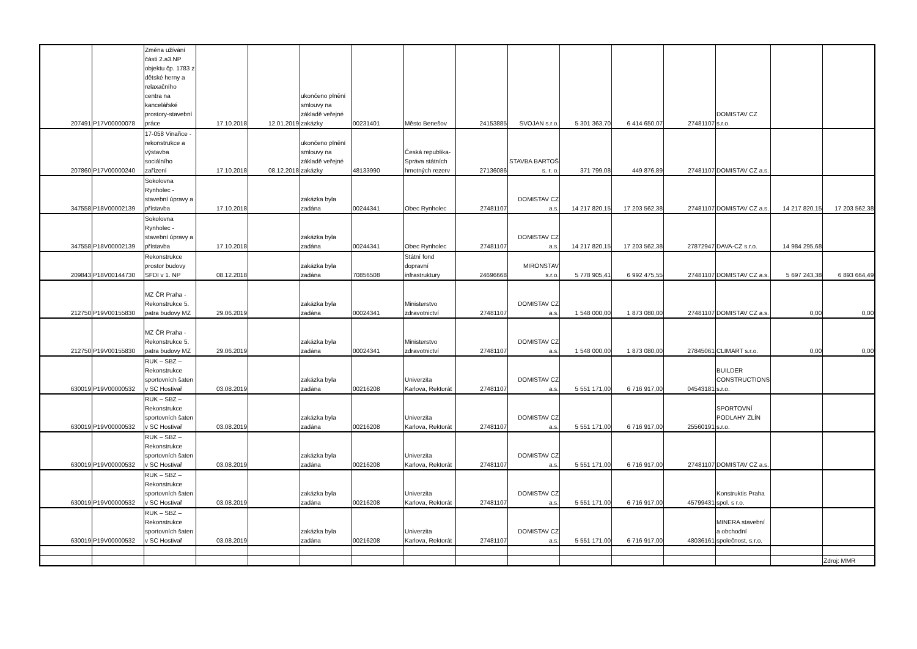| 207491 | P17V00000078 | Změna užívání části 2.a3.NP objektu čp. 1783 z dětské herny a relaxačního centra na kancelářské prostory-stavební práce | 17.10.2018 | 12.01.2019 | ukončeno plnění smlouvy na základě veřejné zakázky | 00231401 | Město Benešov | 24153885 | SVOJAN s.r.o. | 5 301 363,70 | 6 414 650,07 | 27481107 | DOMISTAV CZ s.r.o. | | |
| 207860 | P17V00000240 | 17-058 Vinařice - rekonstrukce a výstavba sociálního zařízení | 17.10.2018 | 08.12.2018 | ukončeno plnění smlouvy na základě veřejné zakázky | 48133990 | Česká republika-Správa státních hmotných rezerv | 27136086 | STAVBA BARTOŠ s. r. o. | 371 799,08 | 449 876,89 | 27481107 | DOMISTAV CZ a.s. | | |
| 347558 | P18V00002139 | Sokolovna Rynholec - stavební úpravy a přístavba | 17.10.2018 | | zakázka byla zadána | 00244341 | Obec Rynholec | 27481107 | DOMISTAV CZ a.s. | 14 217 820,15 | 17 203 562,38 | 27481107 | DOMISTAV CZ a.s. | 14 217 820,15 | 17 203 562,38 |
| 347558 | P18V00002139 | Sokolovna Rynholec - stavební úpravy a přístavba | 17.10.2018 | | zakázka byla zadána | 00244341 | Obec Rynholec | 27481107 | DOMISTAV CZ a.s. | 14 217 820,15 | 17 203 562,38 | 27872947 | DAVA-CZ s.r.o. | 14 984 295,68 | |
| 209843 | P18V00144730 | Rekonstrukce prostor budovy SFDI v 1. NP | 08.12.2018 | | zakázka byla zadána | 70856508 | Státní fond dopravní infrastruktury | 24696668 | MIRONSTAV s.r.o. | 5 778 905,41 | 6 992 475,55 | 27481107 | DOMISTAV CZ a.s. | 5 697 243,38 | 6 893 664,49 |
| 212750 | P19V00155830 | MZ ČR Praha - Rekonstrukce 5. patra budovy MZ | 29.06.2019 | | zakázka byla zadána | 00024341 | Ministerstvo zdravotnictví | 27481107 | DOMISTAV CZ a.s. | 1 548 000,00 | 1 873 080,00 | 27481107 | DOMISTAV CZ a.s. | 0,00 | 0,00 |
| 212750 | P19V00155830 | MZ ČR Praha - Rekonstrukce 5. patra budovy MZ | 29.06.2019 | | zakázka byla zadána | 00024341 | Ministerstvo zdravotnictví | 27481107 | DOMISTAV CZ a.s. | 1 548 000,00 | 1 873 080,00 | 27845061 | CLIMART s.r.o. | 0,00 | 0,00 |
| 630019 | P19V00000532 | RUK – SBZ – Rekonstrukce sportovních šaten v SC Hostivař | 03.08.2019 | | zakázka byla zadána | 00216208 | Univerzita Karlova, Rektorát | 27481107 | DOMISTAV CZ a.s. | 5 551 171,00 | 6 716 917,00 | 04543181 | BUILDER CONSTRUCTIONS s.r.o. | | |
| 630019 | P19V00000532 | RUK – SBZ – Rekonstrukce sportovních šaten v SC Hostivař | 03.08.2019 | | zakázka byla zadána | 00216208 | Univerzita Karlova, Rektorát | 27481107 | DOMISTAV CZ a.s. | 5 551 171,00 | 6 716 917,00 | 25560191 | SPORTOVNÍ PODLAHY ZLÍN s.r.o. | | |
| 630019 | P19V00000532 | RUK – SBZ – Rekonstrukce sportovních šaten v SC Hostivař | 03.08.2019 | | zakázka byla zadána | 00216208 | Univerzita Karlova, Rektorát | 27481107 | DOMISTAV CZ a.s. | 5 551 171,00 | 6 716 917,00 | 27481107 | DOMISTAV CZ a.s. | | |
| 630019 | P19V00000532 | RUK – SBZ – Rekonstrukce sportovních šaten v SC Hostivař | 03.08.2019 | | zakázka byla zadána | 00216208 | Univerzita Karlova, Rektorát | 27481107 | DOMISTAV CZ a.s. | 5 551 171,00 | 6 716 917,00 | 45799431 | Konstruktis Praha spol. s r.o. | | |
| 630019 | P19V00000532 | RUK – SBZ – Rekonstrukce sportovních šaten v SC Hostivař | 03.08.2019 | | zakázka byla zadána | 00216208 | Univerzita Karlova, Rektorát | 27481107 | DOMISTAV CZ a.s. | 5 551 171,00 | 6 716 917,00 | 48036161 | MINERA stavební a obchodní společnost, s.r.o. | | |
| | | | | | | | | | | | | | | | Zdroj: MMR |